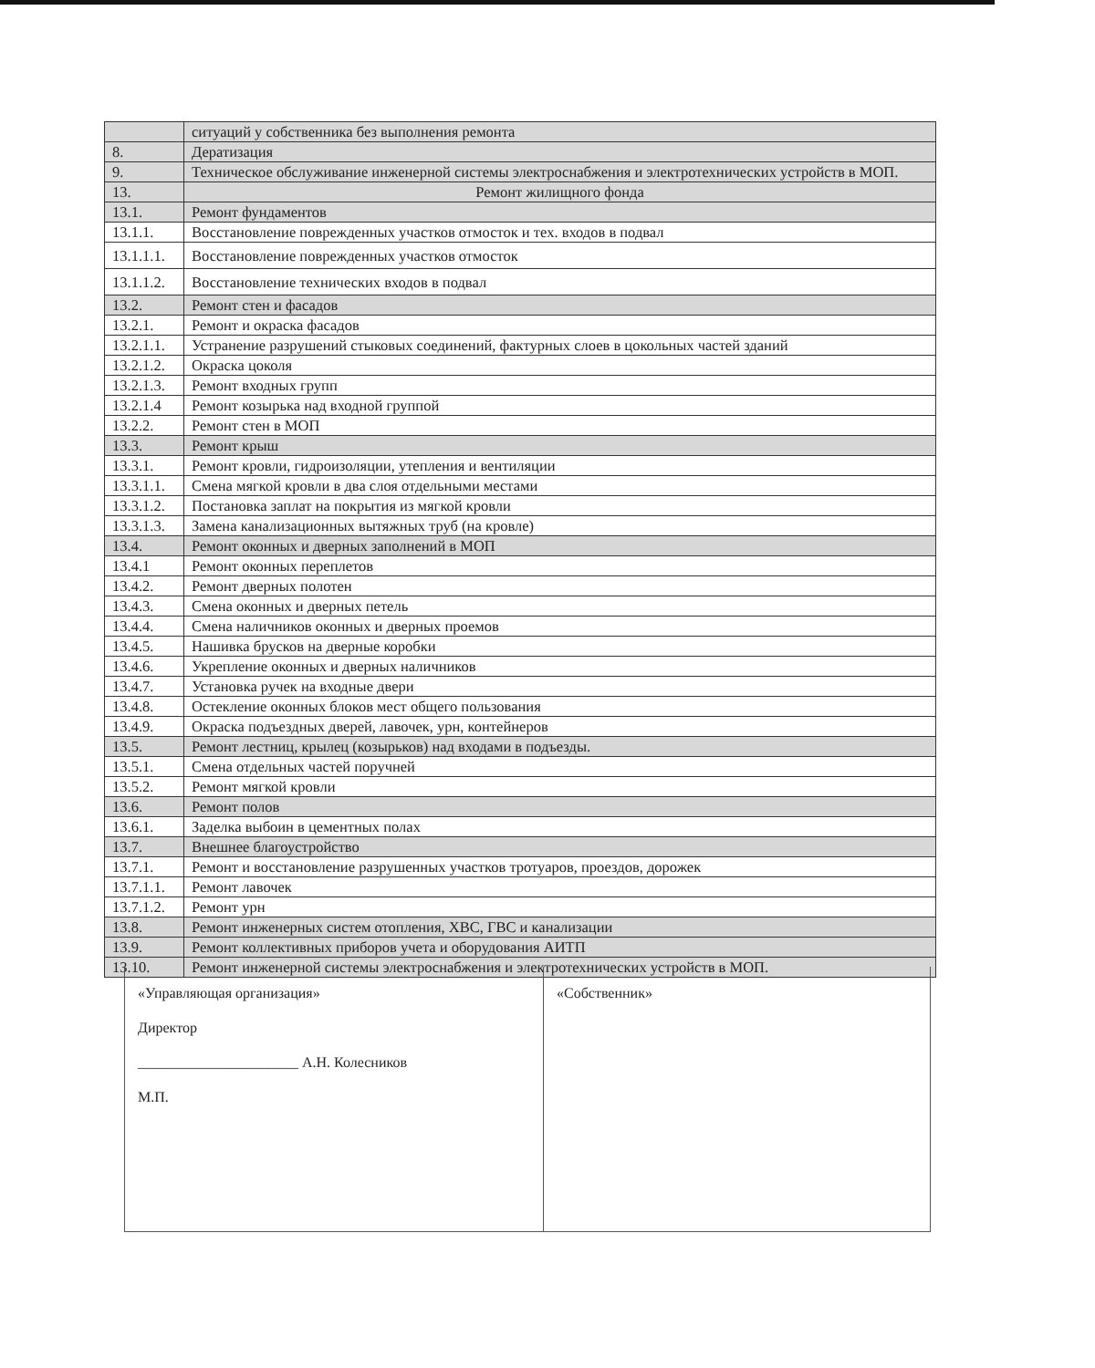| | ситуаций у собственника без выполнения ремонта |
| 8. | Дератизация |
| 9. | Техническое обслуживание инженерной системы электроснабжения и электротехнических устройств в МОП. |
| 13. | Ремонт жилищного фонда |
| 13.1. | Ремонт фундаментов |
| 13.1.1. | Восстановление поврежденных участков отмосток и тех. входов в подвал |
| 13.1.1.1. | Восстановление поврежденных участков отмосток |
| 13.1.1.2. | Восстановление технических входов в подвал |
| 13.2. | Ремонт стен и фасадов |
| 13.2.1. | Ремонт и окраска фасадов |
| 13.2.1.1. | Устранение разрушений стыковых соединений, фактурных слоев в цокольных частей зданий |
| 13.2.1.2. | Окраска цоколя |
| 13.2.1.3. | Ремонт входных групп |
| 13.2.1.4 | Ремонт козырька над входной группой |
| 13.2.2. | Ремонт стен в МОП |
| 13.3. | Ремонт крыш |
| 13.3.1. | Ремонт кровли, гидроизоляции, утепления и вентиляции |
| 13.3.1.1. | Смена мягкой кровли в два слоя отдельными местами |
| 13.3.1.2. | Постановка заплат на покрытия из мягкой кровли |
| 13.3.1.3. | Замена канализационных вытяжных труб (на кровле) |
| 13.4. | Ремонт оконных и дверных заполнений в МОП |
| 13.4.1 | Ремонт оконных переплетов |
| 13.4.2. | Ремонт дверных полотен |
| 13.4.3. | Смена оконных и дверных петель |
| 13.4.4. | Смена наличников оконных и дверных проемов |
| 13.4.5. | Нашивка брусков на дверные коробки |
| 13.4.6. | Укрепление оконных и дверных наличников |
| 13.4.7. | Установка ручек на входные двери |
| 13.4.8. | Остекление оконных блоков мест общего пользования |
| 13.4.9. | Окраска подъездных дверей, лавочек, урн, контейнеров |
| 13.5. | Ремонт лестниц, крылец (козырьков) над входами в подъезды. |
| 13.5.1. | Смена отдельных частей поручней |
| 13.5.2. | Ремонт мягкой кровли |
| 13.6. | Ремонт полов |
| 13.6.1. | Заделка выбоин в цементных полах |
| 13.7. | Внешнее благоустройство |
| 13.7.1. | Ремонт и восстановление разрушенных участков тротуаров, проездов, дорожек |
| 13.7.1.1. | Ремонт лавочек |
| 13.7.1.2. | Ремонт урн |
| 13.8. | Ремонт инженерных систем отопления, ХВС, ГВС и канализации |
| 13.9. | Ремонт коллективных приборов учета и оборудования АИТП |
| 13.10. | Ремонт инженерной системы электроснабжения и электротехнических устройств в МОП. |
| «Управляющая организация» Директор ______________________ А.Н. Колесников М.П. | «Собственник» |